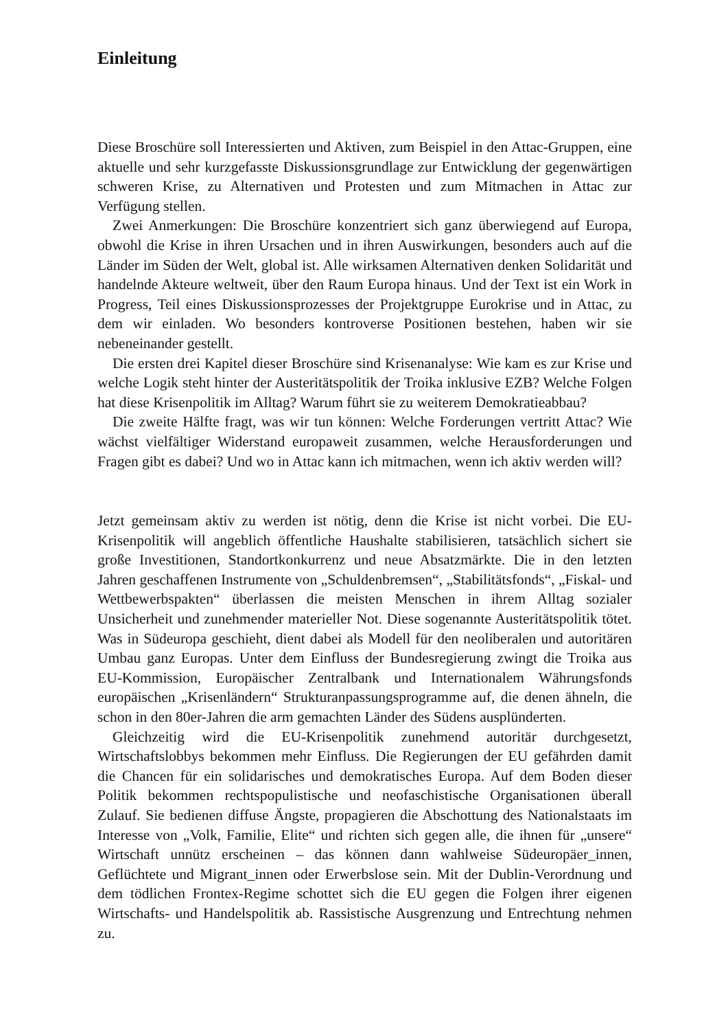Einleitung
Diese Broschüre soll Interessierten und Aktiven, zum Beispiel in den Attac-Gruppen, eine aktuelle und sehr kurzgefasste Diskussionsgrundlage zur Entwicklung der gegenwärtigen schweren Krise, zu Alternativen und Protesten und zum Mitmachen in Attac zur Verfügung stellen.
Zwei Anmerkungen: Die Broschüre konzentriert sich ganz überwiegend auf Europa, obwohl die Krise in ihren Ursachen und in ihren Auswirkungen, besonders auch auf die Länder im Süden der Welt, global ist. Alle wirksamen Alternativen denken Solidarität und handelnde Akteure weltweit, über den Raum Europa hinaus. Und der Text ist ein Work in Progress, Teil eines Diskussionsprozesses der Projektgruppe Eurokrise und in Attac, zu dem wir einladen. Wo besonders kontroverse Positionen bestehen, haben wir sie nebeneinander gestellt.
Die ersten drei Kapitel dieser Broschüre sind Krisenanalyse: Wie kam es zur Krise und welche Logik steht hinter der Austeritätspolitik der Troika inklusive EZB? Welche Folgen hat diese Krisenpolitik im Alltag? Warum führt sie zu weiterem Demokratieabbau?
Die zweite Hälfte fragt, was wir tun können: Welche Forderungen vertritt Attac? Wie wächst vielfältiger Widerstand europaweit zusammen, welche Herausforderungen und Fragen gibt es dabei? Und wo in Attac kann ich mitmachen, wenn ich aktiv werden will?
Jetzt gemeinsam aktiv zu werden ist nötig, denn die Krise ist nicht vorbei. Die EU-Krisenpolitik will angeblich öffentliche Haushalte stabilisieren, tatsächlich sichert sie große Investitionen, Standortkonkurrenz und neue Absatzmärkte. Die in den letzten Jahren geschaffenen Instrumente von „Schuldenbremsen“, „Stabilitätsfonds“, „Fiskal- und Wettbewerbspakten“ überlassen die meisten Menschen in ihrem Alltag sozialer Unsicherheit und zunehmender materieller Not. Diese sogenannte Austeritätspolitik tötet. Was in Südeuropa geschieht, dient dabei als Modell für den neoliberalen und autoritären Umbau ganz Europas. Unter dem Einfluss der Bundesregierung zwingt die Troika aus EU-Kommission, Europäischer Zentralbank und Internationalem Währungsfonds europäischen „Krisenländern“ Strukturanpassungsprogramme auf, die denen ähneln, die schon in den 80er-Jahren die arm gemachten Länder des Südens ausplünderten.
Gleichzeitig wird die EU-Krisenpolitik zunehmend autoritär durchgesetzt, Wirtschaftslobbys bekommen mehr Einfluss. Die Regierungen der EU gefährden damit die Chancen für ein solidarisches und demokratisches Europa. Auf dem Boden dieser Politik bekommen rechtspopulistische und neofaschistische Organisationen überall Zulauf. Sie bedienen diffuse Ängste, propagieren die Abschottung des Nationalstaats im Interesse von „Volk, Familie, Elite“ und richten sich gegen alle, die ihnen für „unsere“ Wirtschaft unnütz erscheinen – das können dann wahlweise Südeuropäer_innen, Geflüchtete und Migrant_innen oder Erwerbslose sein. Mit der Dublin-Verordnung und dem tödlichen Frontex-Regime schottet sich die EU gegen die Folgen ihrer eigenen Wirtschafts- und Handelspolitik ab. Rassistische Ausgrenzung und Entrechtung nehmen zu.